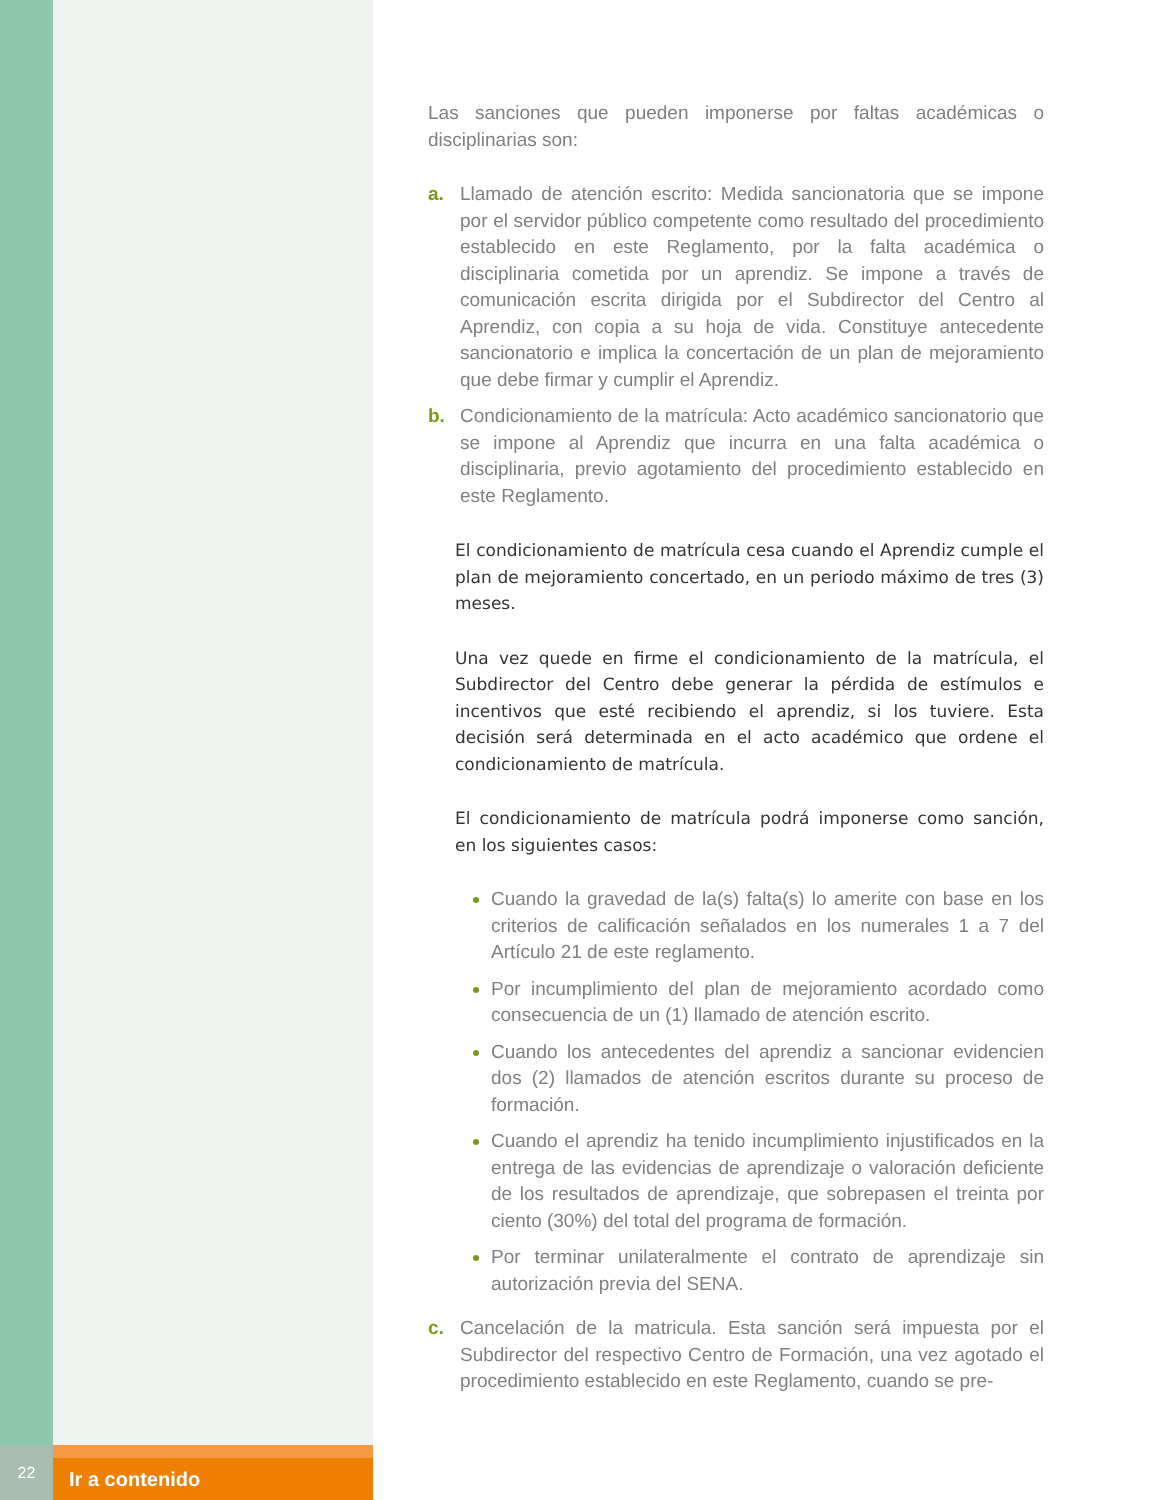Las sanciones que pueden imponerse por faltas académicas o disciplinarias son:
a. Llamado de atención escrito: Medida sancionatoria que se impone por el servidor público competente como resultado del procedimiento establecido en este Reglamento, por la falta académica o disciplinaria cometida por un aprendiz. Se impone a través de comunicación escrita dirigida por el Subdirector del Centro al Aprendiz, con copia a su hoja de vida. Constituye antecedente sancionatorio e implica la concertación de un plan de mejoramiento que debe firmar y cumplir el Aprendiz.
b. Condicionamiento de la matrícula: Acto académico sancionatorio que se impone al Aprendiz que incurra en una falta académica o disciplinaria, previo agotamiento del procedimiento establecido en este Reglamento.
El condicionamiento de matrícula cesa cuando el Aprendiz cumple el plan de mejoramiento concertado, en un periodo máximo de tres (3) meses.
Una vez quede en firme el condicionamiento de la matrícula, el Subdirector del Centro debe generar la pérdida de estímulos e incentivos que esté recibiendo el aprendiz, si los tuviere. Esta decisión será determinada en el acto académico que ordene el condicionamiento de matrícula.
El condicionamiento de matrícula podrá imponerse como sanción, en los siguientes casos:
Cuando la gravedad de la(s) falta(s) lo amerite con base en los criterios de calificación señalados en los numerales 1 a 7 del Artículo 21 de este reglamento.
Por incumplimiento del plan de mejoramiento acordado como consecuencia de un (1) llamado de atención escrito.
Cuando los antecedentes del aprendiz a sancionar evidencien dos (2) llamados de atención escritos durante su proceso de formación.
Cuando el aprendiz ha tenido incumplimiento injustificados en la entrega de las evidencias de aprendizaje o valoración deficiente de los resultados de aprendizaje, que sobrepasen el treinta por ciento (30%) del total del programa de formación.
Por terminar unilateralmente el contrato de aprendizaje sin autorización previa del SENA.
c. Cancelación de la matricula. Esta sanción será impuesta por el Subdirector del respectivo Centro de Formación, una vez agotado el procedimiento establecido en este Reglamento, cuando se pre-
22
Ir a contenido